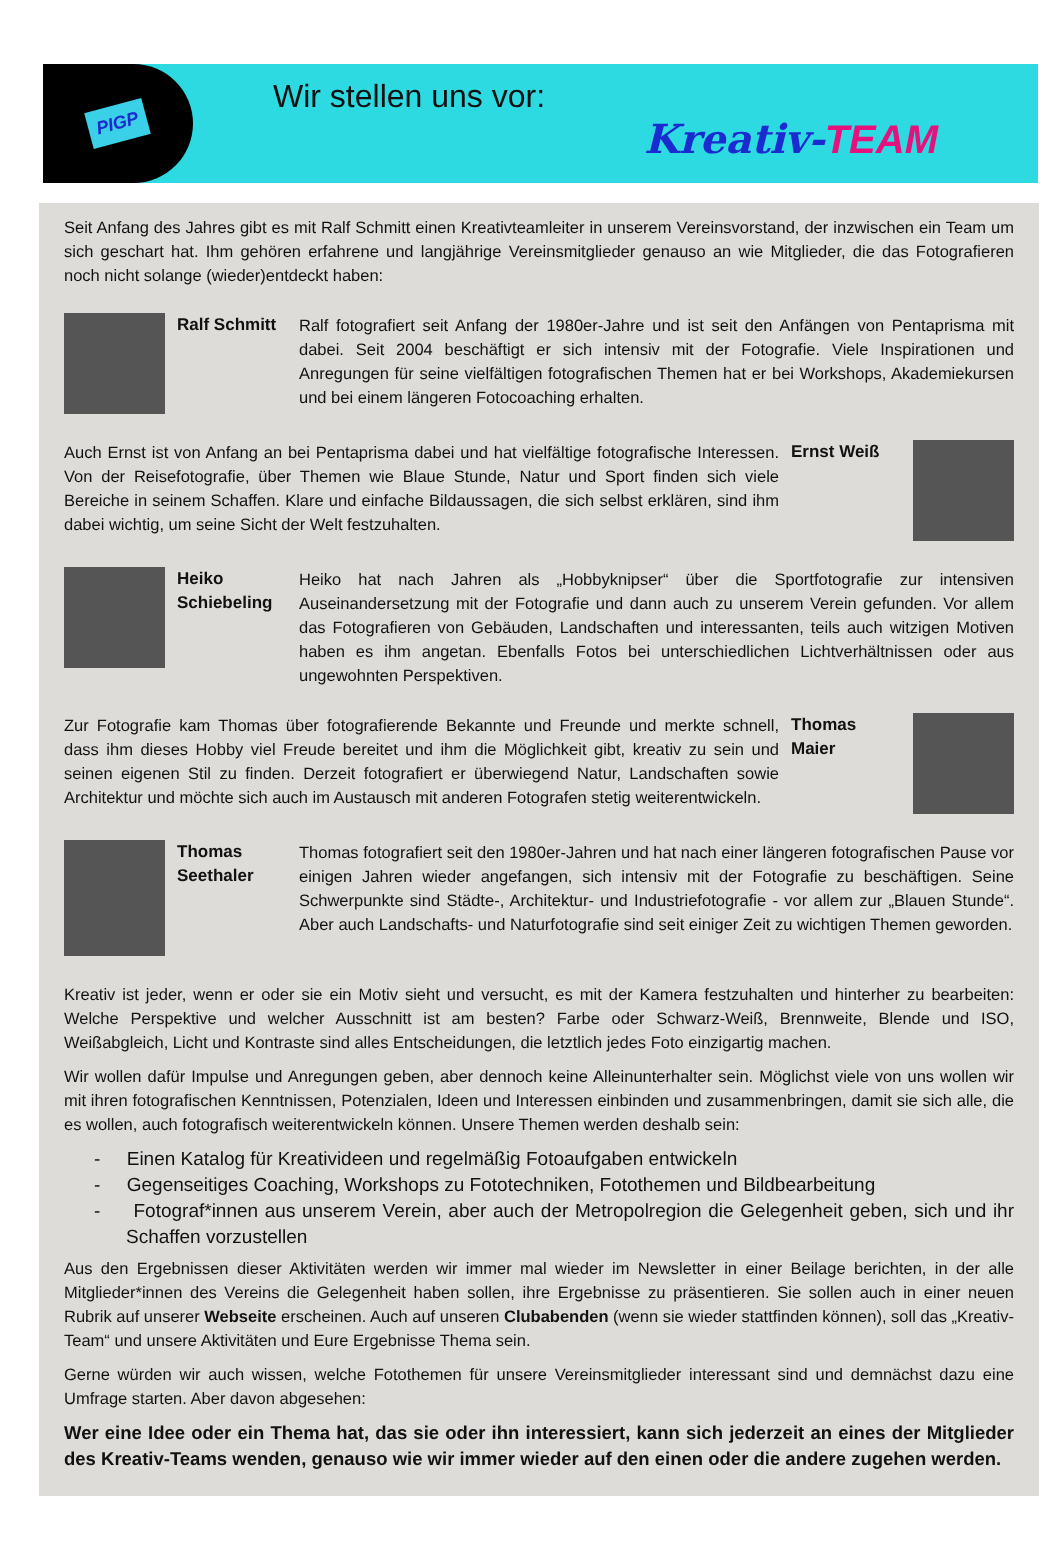PIGP
Wir stellen uns vor:
Kreativ-TEAM
Seit Anfang des Jahres gibt es mit Ralf Schmitt einen Kreativteamleiter in unserem Vereinsvorstand, der inzwischen ein Team um sich geschart hat. Ihm gehören erfahrene und langjährige Vereinsmitglieder genauso an wie Mitglieder, die das Fotografieren noch nicht solange (wieder)entdeckt haben:
Ralf Schmitt
Ralf fotografiert seit Anfang der 1980er-Jahre und ist seit den Anfängen von Pentaprisma mit dabei. Seit 2004 beschäftigt er sich intensiv mit der Fotografie. Viele Inspirationen und Anregungen für seine vielfältigen fotografischen Themen hat er bei Workshops, Akademiekursen und bei einem längeren Fotocoaching erhalten.
Auch Ernst ist von Anfang an bei Pentaprisma dabei und hat vielfältige fotografische Interessen. Von der Reisefotografie, über Themen wie Blaue Stunde, Natur und Sport finden sich viele Bereiche in seinem Schaffen. Klare und einfache Bildaussagen, die sich selbst erklären, sind ihm dabei wichtig, um seine Sicht der Welt festzuhalten.
Ernst Weiß
Heiko Schiebeling
Heiko hat nach Jahren als „Hobbyknipser“ über die Sportfotografie zur intensiven Auseinandersetzung mit der Fotografie und dann auch zu unserem Verein gefunden. Vor allem das Fotografieren von Gebäuden, Landschaften und interessanten, teils auch witzigen Motiven haben es ihm angetan. Ebenfalls Fotos bei unterschiedlichen Lichtverhältnissen oder aus ungewohnten Perspektiven.
Zur Fotografie kam Thomas über fotografierende Bekannte und Freunde und merkte schnell, dass ihm dieses Hobby viel Freude bereitet und ihm die Möglichkeit gibt, kreativ zu sein und seinen eigenen Stil zu finden. Derzeit fotografiert er überwiegend Natur, Landschaften sowie Architektur und möchte sich auch im Austausch mit anderen Fotografen stetig weiterentwickeln.
Thomas Maier
Thomas Seethaler
Thomas fotografiert seit den 1980er-Jahren und hat nach einer längeren fotografischen Pause vor einigen Jahren wieder angefangen, sich intensiv mit der Fotografie zu beschäftigen. Seine Schwerpunkte sind Städte-, Architektur- und Industriefotografie - vor allem zur „Blauen Stunde“. Aber auch Landschafts- und Naturfotografie sind seit einiger Zeit zu wichtigen Themen geworden.
Kreativ ist jeder, wenn er oder sie ein Motiv sieht und versucht, es mit der Kamera festzuhalten und hinterher zu bearbeiten: Welche Perspektive und welcher Ausschnitt ist am besten? Farbe oder Schwarz-Weiß, Brennweite, Blende und ISO, Weißabgleich, Licht und Kontraste sind alles Entscheidungen, die letztlich jedes Foto einzigartig machen.
Wir wollen dafür Impulse und Anregungen geben, aber dennoch keine Alleinunterhalter sein. Möglichst viele von uns wollen wir mit ihren fotografischen Kenntnissen, Potenzialen, Ideen und Interessen einbinden und zusammenbringen, damit sie sich alle, die es wollen, auch fotografisch weiterentwickeln können. Unsere Themen werden deshalb sein:
- Einen Katalog für Kreativideen und regelmäßig Fotoaufgaben entwickeln
- Gegenseitiges Coaching, Workshops zu Fototechniken, Fotothemen und Bildbearbeitung
- Fotograf*innen aus unserem Verein, aber auch der Metropolregion die Gelegenheit geben, sich und ihr Schaffen vorzustellen
Aus den Ergebnissen dieser Aktivitäten werden wir immer mal wieder im Newsletter in einer Beilage berichten, in der alle Mitglieder*innen des Vereins die Gelegenheit haben sollen, ihre Ergebnisse zu präsentieren. Sie sollen auch in einer neuen Rubrik auf unserer Webseite erscheinen. Auch auf unseren Clubabenden (wenn sie wieder stattfinden können), soll das „Kreativ-Team“ und unsere Aktivitäten und Eure Ergebnisse Thema sein.
Gerne würden wir auch wissen, welche Fotothemen für unsere Vereinsmitglieder interessant sind und demnächst dazu eine Umfrage starten. Aber davon abgesehen:
Wer eine Idee oder ein Thema hat, das sie oder ihn interessiert, kann sich jederzeit an eines der Mitglieder des Kreativ-Teams wenden, genauso wie wir immer wieder auf den einen oder die andere zugehen werden.